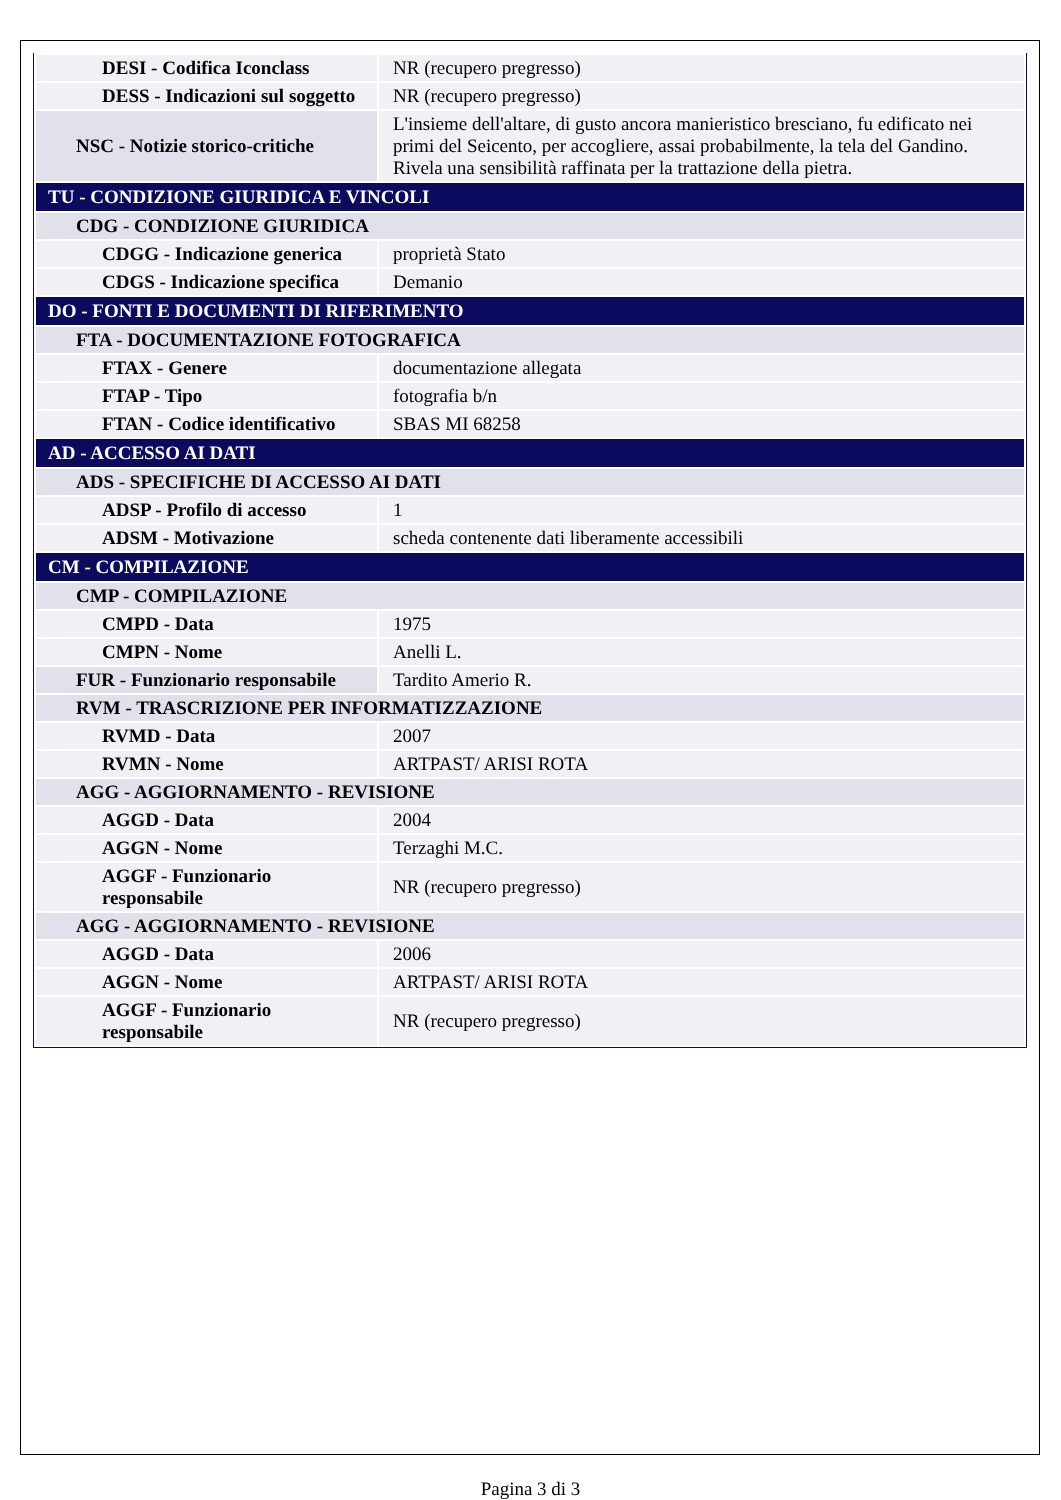| DESI - Codifica Iconclass | NR (recupero pregresso) |
| DESS - Indicazioni sul soggetto | NR (recupero pregresso) |
| NSC - Notizie storico-critiche | L'insieme dell'altare, di gusto ancora manieristico bresciano, fu edificato nei primi del Seicento, per accogliere, assai probabilmente, la tela del Gandino. Rivela una sensibilità raffinata per la trattazione della pietra. |
| TU - CONDIZIONE GIURIDICA E VINCOLI | |
| CDG - CONDIZIONE GIURIDICA | |
| CDGG - Indicazione generica | proprietà Stato |
| CDGS - Indicazione specifica | Demanio |
| DO - FONTI E DOCUMENTI DI RIFERIMENTO | |
| FTA - DOCUMENTAZIONE FOTOGRAFICA | |
| FTAX - Genere | documentazione allegata |
| FTAP - Tipo | fotografia b/n |
| FTAN - Codice identificativo | SBAS MI 68258 |
| AD - ACCESSO AI DATI | |
| ADS - SPECIFICHE DI ACCESSO AI DATI | |
| ADSP - Profilo di accesso | 1 |
| ADSM - Motivazione | scheda contenente dati liberamente accessibili |
| CM - COMPILAZIONE | |
| CMP - COMPILAZIONE | |
| CMPD - Data | 1975 |
| CMPN - Nome | Anelli L. |
| FUR - Funzionario responsabile | Tardito Amerio R. |
| RVM - TRASCRIZIONE PER INFORMATIZZAZIONE | |
| RVMD - Data | 2007 |
| RVMN - Nome | ARTPAST/ ARISI ROTA |
| AGG - AGGIORNAMENTO - REVISIONE | |
| AGGD - Data | 2004 |
| AGGN - Nome | Terzaghi M.C. |
| AGGF - Funzionario responsabile | NR (recupero pregresso) |
| AGG - AGGIORNAMENTO - REVISIONE | |
| AGGD - Data | 2006 |
| AGGN - Nome | ARTPAST/ ARISI ROTA |
| AGGF - Funzionario responsabile | NR (recupero pregresso) |
Pagina 3 di 3